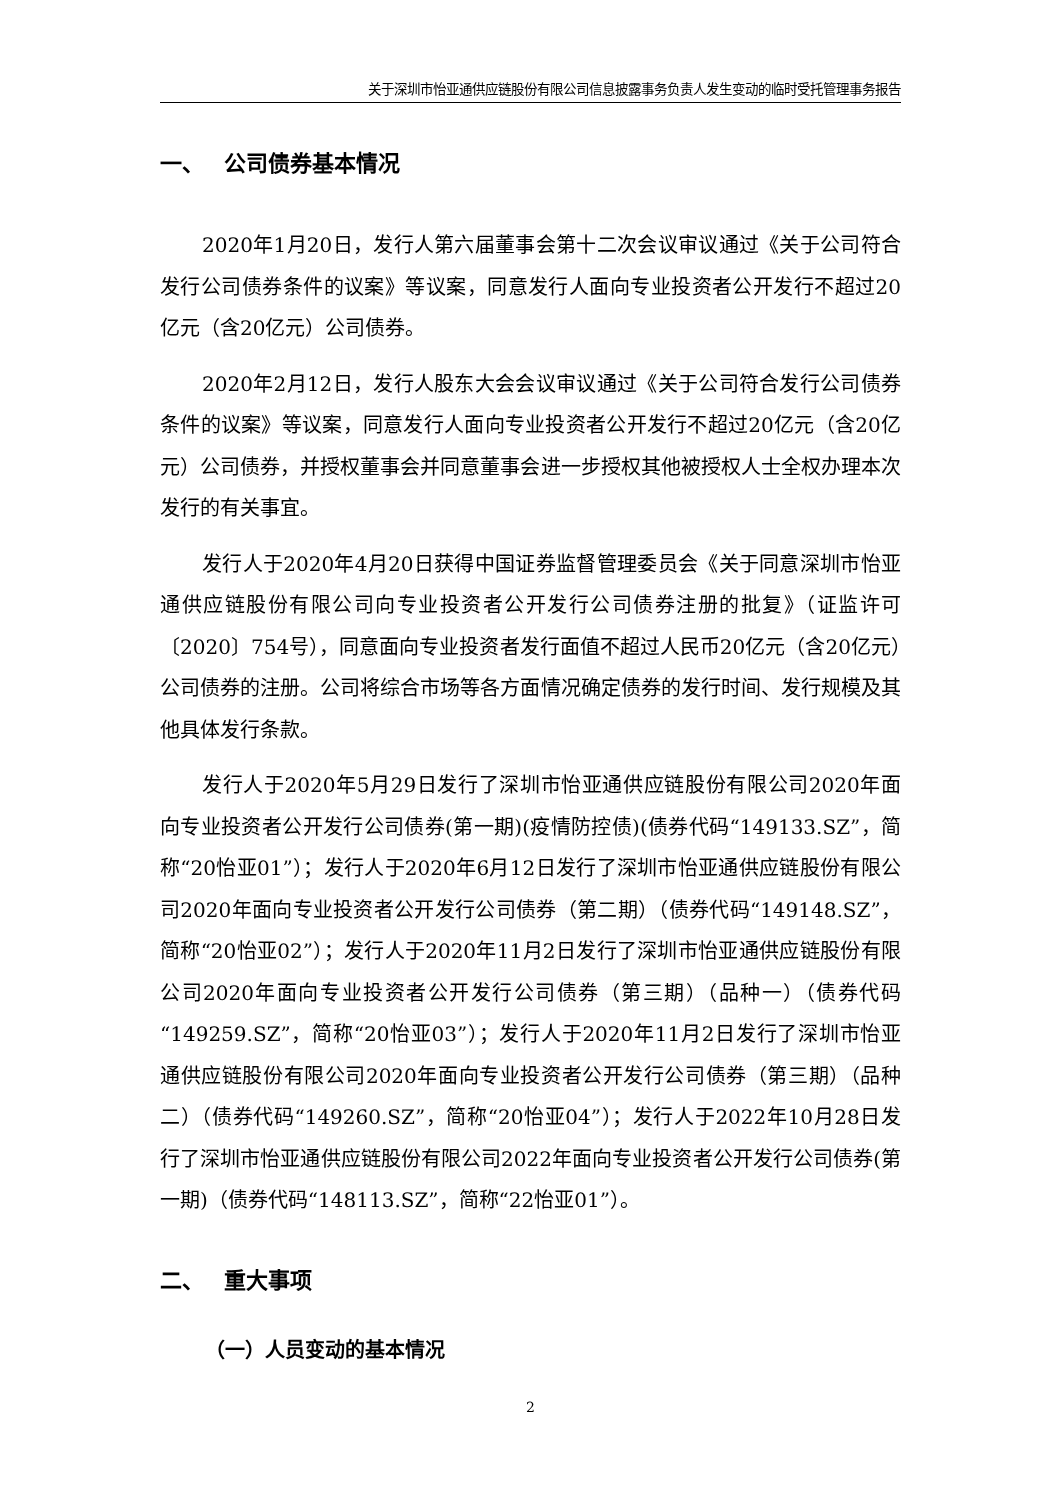关于深圳市怡亚通供应链股份有限公司信息披露事务负责人发生变动的临时受托管理事务报告
一、 公司债券基本情况
2020年1月20日，发行人第六届董事会第十二次会议审议通过《关于公司符合发行公司债券条件的议案》等议案，同意发行人面向专业投资者公开发行不超过20亿元（含20亿元）公司债券。
2020年2月12日，发行人股东大会会议审议通过《关于公司符合发行公司债券条件的议案》等议案，同意发行人面向专业投资者公开发行不超过20亿元（含20亿元）公司债券，并授权董事会并同意董事会进一步授权其他被授权人士全权办理本次发行的有关事宜。
发行人于2020年4月20日获得中国证券监督管理委员会《关于同意深圳市怡亚通供应链股份有限公司向专业投资者公开发行公司债券注册的批复》（证监许可〔2020〕754号），同意面向专业投资者发行面值不超过人民币20亿元（含20亿元）公司债券的注册。公司将综合市场等各方面情况确定债券的发行时间、发行规模及其他具体发行条款。
发行人于2020年5月29日发行了深圳市怡亚通供应链股份有限公司2020年面向专业投资者公开发行公司债券(第一期)(疫情防控债)(债券代码“149133.SZ”，简称“20怡亚01”）；发行人于2020年6月12日发行了深圳市怡亚通供应链股份有限公司2020年面向专业投资者公开发行公司债券（第二期）（债券代码“149148.SZ”，简称“20怡亚02”）；发行人于2020年11月2日发行了深圳市怡亚通供应链股份有限公司2020年面向专业投资者公开发行公司债券（第三期）（品种一）（债券代码“149259.SZ”，简称“20怡亚03”）；发行人于2020年11月2日发行了深圳市怡亚通供应链股份有限公司2020年面向专业投资者公开发行公司债券（第三期）（品种二）（债券代码“149260.SZ”，简称“20怡亚04”）；发行人于2022年10月28日发行了深圳市怡亚通供应链股份有限公司2022年面向专业投资者公开发行公司债券(第一期)（债券代码“148113.SZ”，简称“22怡亚01”）。
二、 重大事项
（一）人员变动的基本情况
2